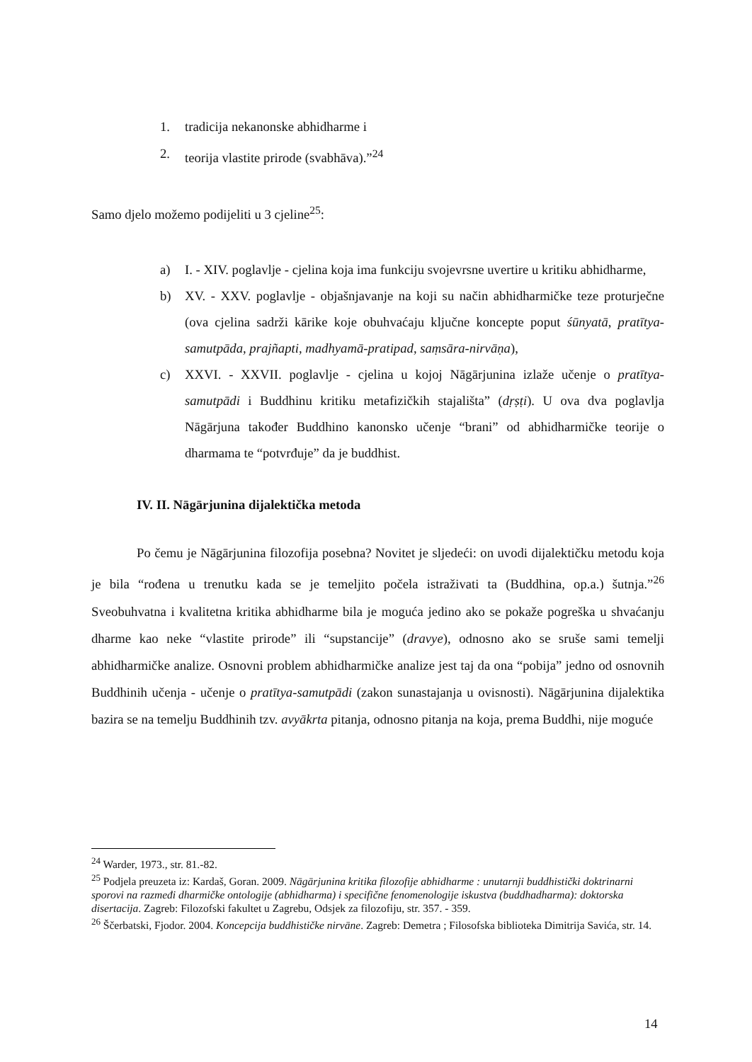1. tradicija nekanonske abhidharme i
2. teorija vlastite prirode (svabhāva).”<sup>24</sup>
Samo djelo možemo podijeliti u 3 cjeline<sup>25</sup>:
a) I. - XIV. poglavlje - cjelina koja ima funkciju svojevrsne uvertire u kritiku abhidharme,
b) XV. - XXV. poglavlje - objašnjavanje na koji su način abhidharmičke teze proturječne (ova cjelina sadrži kārike koje obuhvaćaju ključne koncepte poput śūnyatā, pratītya-samutpāda, prajñapti, madhyamā-pratipad, saṃsāra-nirvāṇa),
c) XXVI. - XXVII. poglavlje - cjelina u kojoj Nāgārjunina izlaže učenje o pratītya-samutpādi i Buddhinu kritiku metafizičkih stajališta” (dṛṣṭi). U ova dva poglavlja Nāgārjuna također Buddhino kanonsko učenje “brani” od abhidharmičke teorije o dharmama te “potvrđuje” da je buddhist.
IV. II. Nāgārjunina dijalektička metoda
Po čemu je Nāgārjunina filozofija posebna? Novitet je sljedeći: on uvodi dijalektičku metodu koja je bila “rođena u trenutku kada se je temeljito počela istraživati ta (Buddhina, op.a.) šutnja.”<sup>26</sup> Sveobuhvatna i kvalitetna kritika abhidharme bila je moguća jedino ako se pokaže pogreška u shvaćanju dharme kao neke “vlastite prirode” ili “supstancije” (dravye), odnosno ako se sruše sami temelji abhidharmičke analize. Osnovni problem abhidharmičke analize jest taj da ona “pobija” jedno od osnovnih Buddhinih učenja - učenje o pratītya-samutpādi (zakon sunastajanja u ovisnosti). Nāgārjunina dijalektika bazira se na temelju Buddhinih tzv. avyākrta pitanja, odnosno pitanja na koja, prema Buddhi, nije moguće
<sup>24</sup> Warder, 1973., str. 81.-82.
<sup>25</sup> Podjela preuzeta iz: Kardaš, Goran. 2009. Nāgārjunina kritika filozofije abhidharme : unutarnji buddhistički doktrinarni sporovi na razmeđi dharmičke ontologije (abhidharma) i specifične fenomenologije iskustva (buddhadharma): doktorska disertacija. Zagreb: Filozofski fakultet u Zagrebu, Odsjek za filozofiju, str. 357. - 359.
<sup>26</sup> Ščerbatski, Fjodor. 2004. Koncepcija buddhističke nirvāne. Zagreb: Demetra ; Filosofska biblioteka Dimitrija Savića, str. 14.
14